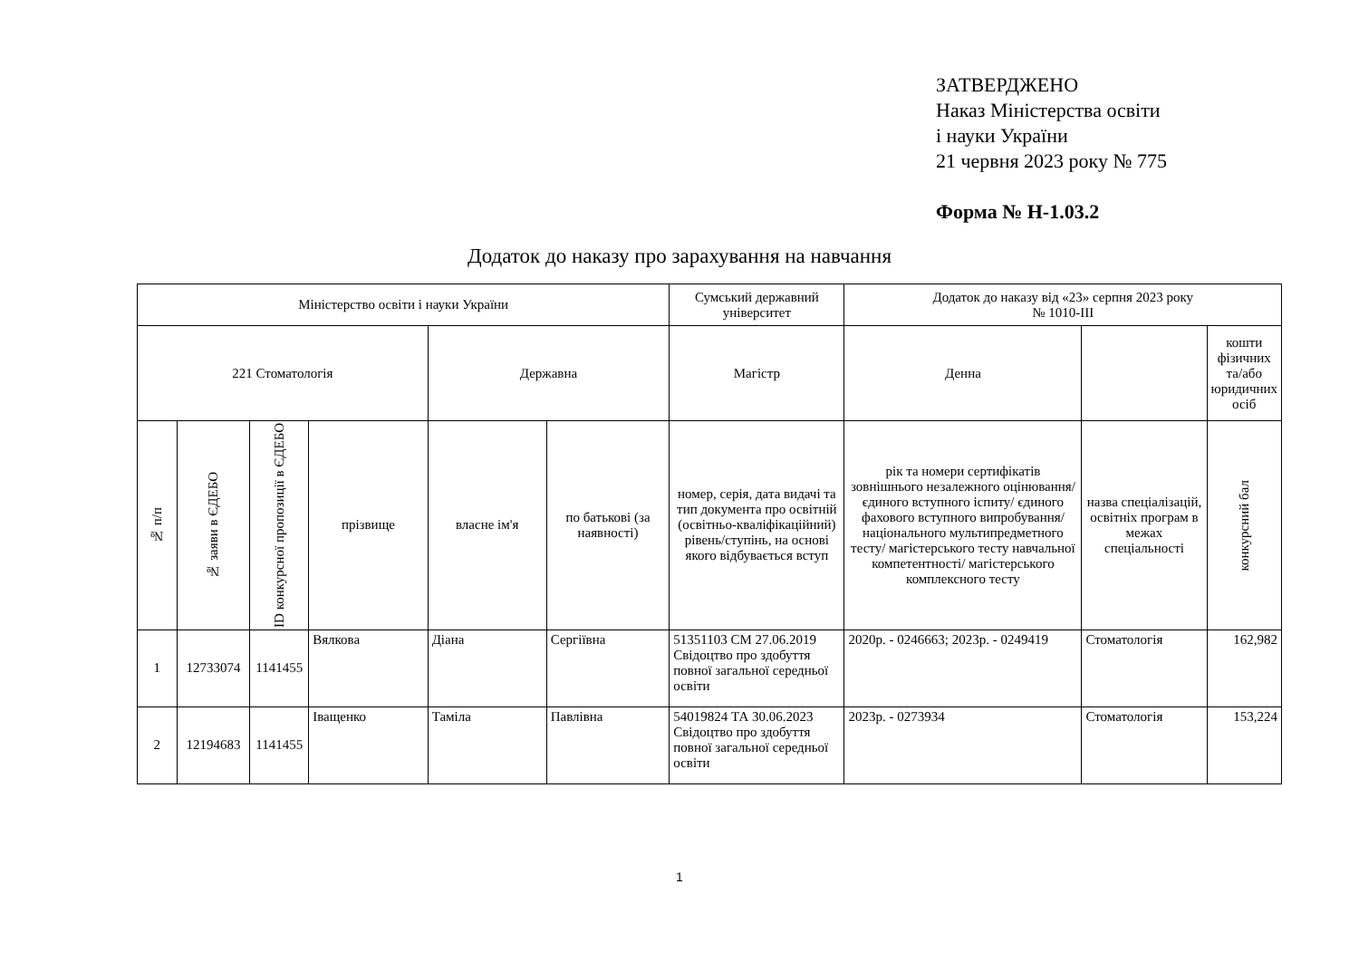ЗАТВЕРДЖЕНО
Наказ Міністерства освіти
і науки України
21 червня 2023 року № 775
Форма № Н-1.03.2
Додаток до наказу про зарахування на навчання
| Міністерство освіти і науки України | | | | | | Сумський державний університет | Додаток до наказу від «23» серпня 2023 року № 1010-ІІІ | | |
| --- | --- | --- | --- | --- | --- | --- | --- | --- | --- |
| 221 Стоматологія | | | | Державна | | Магістр | Денна | | кошти фізичних та/або юридичних осіб |
| № п/п | № заяви в ЄДЕБО | ID конкурсної пропозиції в ЄДЕБО | прізвище | власне ім'я | по батькові (за наявності) | номер, серія, дата видачі та тип документа про освітній (освітньо-кваліфікаційний) рівень/ступінь, на основі якого відбувається вступ | рік та номери сертифікатів зовнішнього незалежного оцінювання/ єдиного вступного іспиту/ єдиного фахового вступного випробування/ національного мультипредметного тесту/ магістерського тесту навчальної компетентності/ магістерського комплексного тесту | назва спеціалізацій, освітніх програм в межах спеціальності | конкурсний бал |
| 1 | 12733074 | 1141455 | Вялкова | Діана | Сергіївна | 51351103 СМ 27.06.2019 Свідоцтво про здобуття повної загальної середньої освіти | 2020р. - 0246663; 2023р. - 0249419 | Стоматологія | 162,982 |
| 2 | 12194683 | 1141455 | Іващенко | Таміла | Павлівна | 54019824 ТА 30.06.2023 Свідоцтво про здобуття повної загальної середньої освіти | 2023р. - 0273934 | Стоматологія | 153,224 |
1